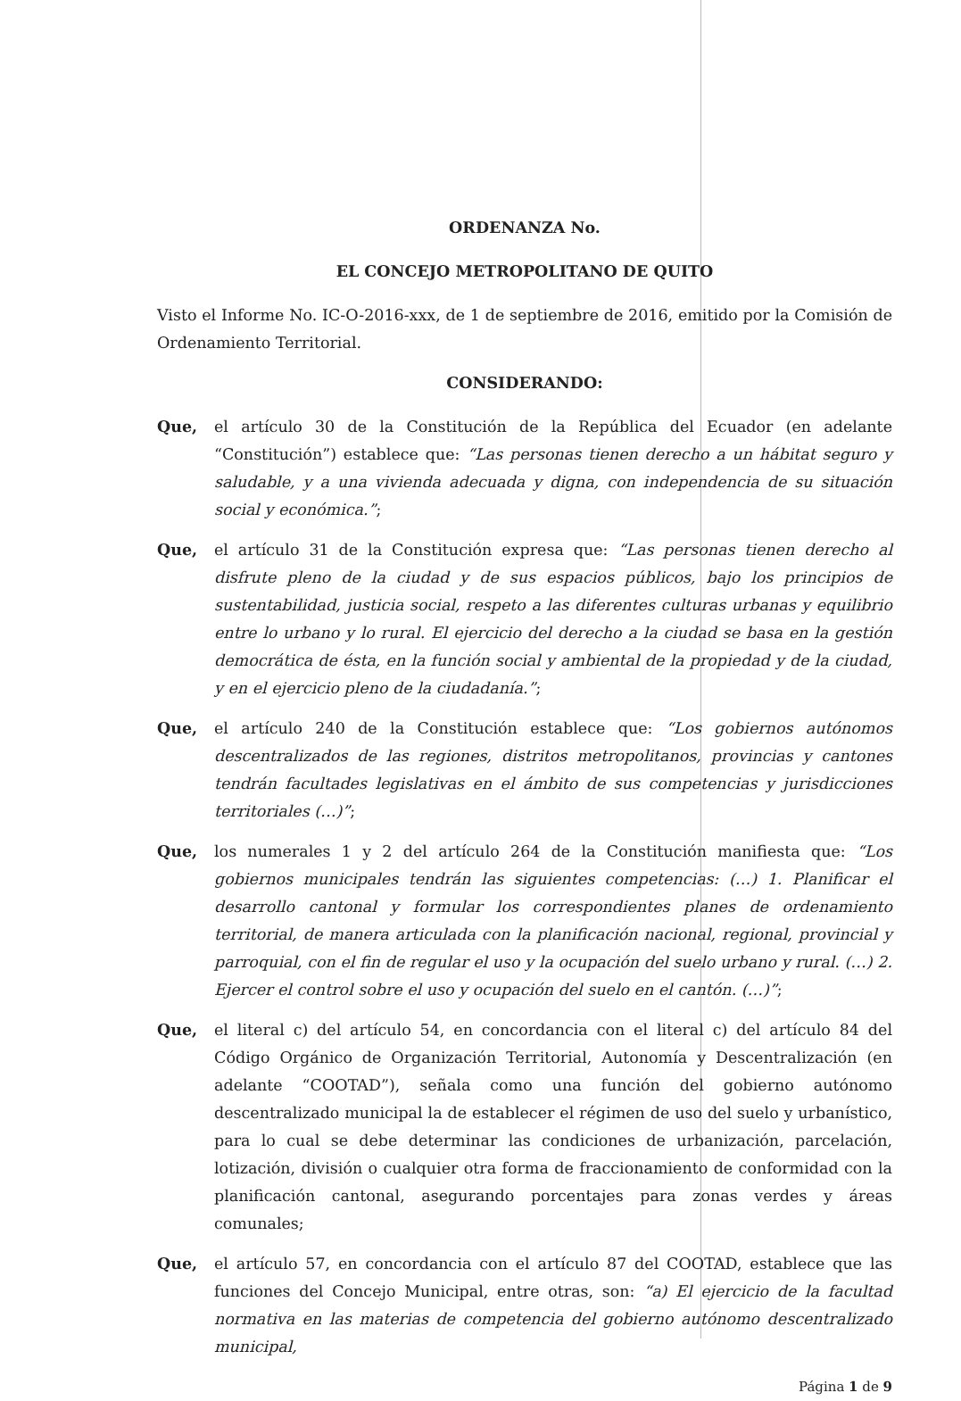ORDENANZA No.
EL CONCEJO METROPOLITANO DE QUITO
Visto el Informe No. IC-O-2016-xxx, de 1 de septiembre de 2016, emitido por la Comisión de Ordenamiento Territorial.
CONSIDERANDO:
Que, el artículo 30 de la Constitución de la República del Ecuador (en adelante “Constitución”) establece que: “Las personas tienen derecho a un hábitat seguro y saludable, y a una vivienda adecuada y digna, con independencia de su situación social y económica.”;
Que, el artículo 31 de la Constitución expresa que: “Las personas tienen derecho al disfrute pleno de la ciudad y de sus espacios públicos, bajo los principios de sustentabilidad, justicia social, respeto a las diferentes culturas urbanas y equilibrio entre lo urbano y lo rural. El ejercicio del derecho a la ciudad se basa en la gestión democrática de ésta, en la función social y ambiental de la propiedad y de la ciudad, y en el ejercicio pleno de la ciudadanía.”;
Que, el artículo 240 de la Constitución establece que: “Los gobiernos autónomos descentralizados de las regiones, distritos metropolitanos, provincias y cantones tendrán facultades legislativas en el ámbito de sus competencias y jurisdicciones territoriales (…)”;
Que, los numerales 1 y 2 del artículo 264 de la Constitución manifiesta que: “Los gobiernos municipales tendrán las siguientes competencias: (…) 1. Planificar el desarrollo cantonal y formular los correspondientes planes de ordenamiento territorial, de manera articulada con la planificación nacional, regional, provincial y parroquial, con el fin de regular el uso y la ocupación del suelo urbano y rural. (…) 2. Ejercer el control sobre el uso y ocupación del suelo en el cantón. (…)”;
Que, el literal c) del artículo 54, en concordancia con el literal c) del artículo 84 del Código Orgánico de Organización Territorial, Autonomía y Descentralización (en adelante “COOTAD”), señala como una función del gobierno autónomo descentralizado municipal la de establecer el régimen de uso del suelo y urbanístico, para lo cual se debe determinar las condiciones de urbanización, parcelación, lotización, división o cualquier otra forma de fraccionamiento de conformidad con la planificación cantonal, asegurando porcentajes para zonas verdes y áreas comunales;
Que, el artículo 57, en concordancia con el artículo 87 del COOTAD, establece que las funciones del Concejo Municipal, entre otras, son: “a) El ejercicio de la facultad normativa en las materias de competencia del gobierno autónomo descentralizado municipal,
Página 1 de 9